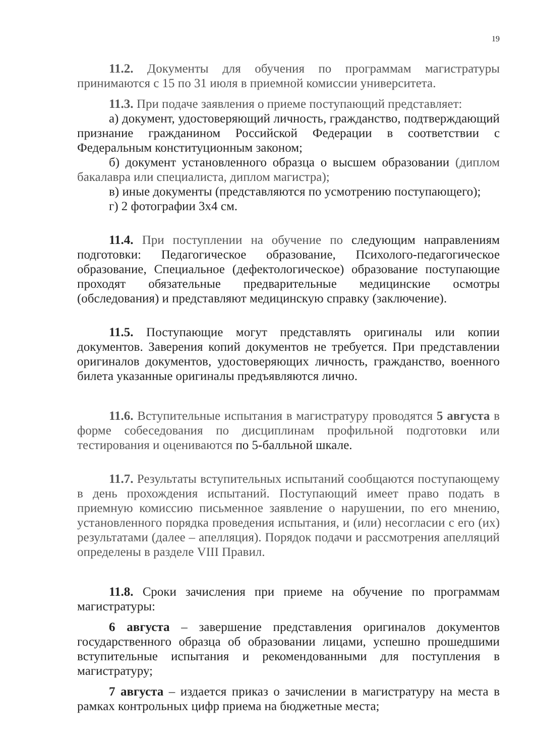19
11.2. Документы для обучения по программам магистратуры принимаются с 15 по 31 июля в приемной комиссии университета.
11.3. При подаче заявления о приеме поступающий представляет:
а) документ, удостоверяющий личность, гражданство, подтверждающий признание гражданином Российской Федерации в соответствии с Федеральным конституционным законом;
б) документ установленного образца о высшем образовании (диплом бакалавра или специалиста, диплом магистра);
в) иные документы (представляются по усмотрению поступающего);
г) 2 фотографии 3х4 см.
11.4. При поступлении на обучение по следующим направлениям подготовки: Педагогическое образование, Психолого-педагогическое образование, Специальное (дефектологическое) образование поступающие проходят обязательные предварительные медицинские осмотры (обследования) и представляют медицинскую справку (заключение).
11.5. Поступающие могут представлять оригиналы или копии документов. Заверения копий документов не требуется. При представлении оригиналов документов, удостоверяющих личность, гражданство, военного билета указанные оригиналы предъявляются лично.
11.6. Вступительные испытания в магистратуру проводятся 5 августа в форме собеседования по дисциплинам профильной подготовки или тестирования и оцениваются по 5-балльной шкале.
11.7. Результаты вступительных испытаний сообщаются поступающему в день прохождения испытаний. Поступающий имеет право подать в приемную комиссию письменное заявление о нарушении, по его мнению, установленного порядка проведения испытания, и (или) несогласии с его (их) результатами (далее – апелляция). Порядок подачи и рассмотрения апелляций определены в разделе VIII Правил.
11.8. Сроки зачисления при приеме на обучение по программам магистратуры:
6 августа – завершение представления оригиналов документов государственного образца об образовании лицами, успешно прошедшими вступительные испытания и рекомендованными для поступления в магистратуру;
7 августа – издается приказ о зачислении в магистратуру на места в рамках контрольных цифр приема на бюджетные места;